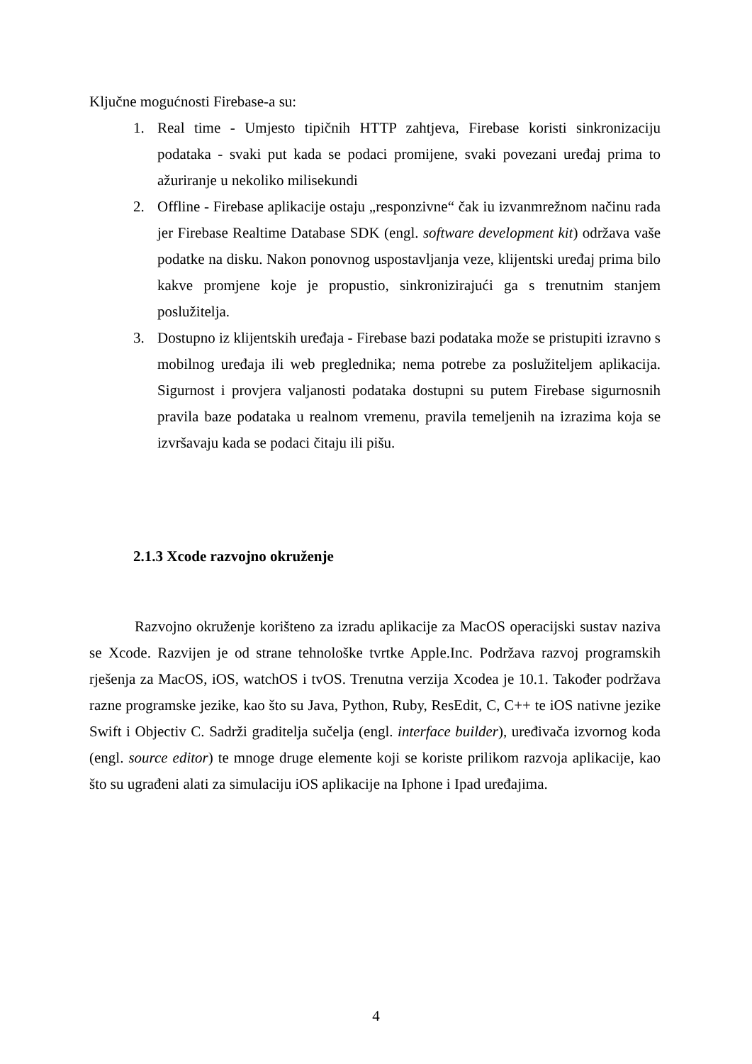Ključne mogućnosti Firebase-a su:
1. Real time - Umjesto tipičnih HTTP zahtjeva, Firebase koristi sinkronizaciju podataka - svaki put kada se podaci promijene, svaki povezani uređaj prima to ažuriranje u nekoliko milisekundi
2. Offline - Firebase aplikacije ostaju „responzivne“ čak iu izvanmrežnom načinu rada jer Firebase Realtime Database SDK (engl. software development kit) održava vaše podatke na disku. Nakon ponovnog uspostavljanja veze, klijentski uređaj prima bilo kakve promjene koje je propustio, sinkronizirajući ga s trenutnim stanjem poslužitelja.
3. Dostupno iz klijentskih uređaja - Firebase bazi podataka može se pristupiti izravno s mobilnog uređaja ili web preglednika; nema potrebe za poslužiteljem aplikacija. Sigurnost i provjera valjanosti podataka dostupni su putem Firebase sigurnosnih pravila baze podataka u realnom vremenu, pravila temeljenih na izrazima koja se izvršavaju kada se podaci čitaju ili pišu.
2.1.3 Xcode razvojno okruženje
Razvojno okruženje korišteno za izradu aplikacije za MacOS operacijski sustav naziva se Xcode. Razvijen je od strane tehnološke tvrtke Apple.Inc. Podržava razvoj programskih rješenja za MacOS, iOS, watchOS i tvOS. Trenutna verzija Xcodea je 10.1. Također podržava razne programske jezike, kao što su Java, Python, Ruby, ResEdit, C, C++ te iOS nativne jezike Swift i Objectiv C. Sadrži graditelja sučelja (engl. interface builder), uređivača izvornog koda (engl. source editor) te mnoge druge elemente koji se koriste prilikom razvoja aplikacije, kao što su ugrađeni alati za simulaciju iOS aplikacije na Iphone i Ipad uređajima.
4